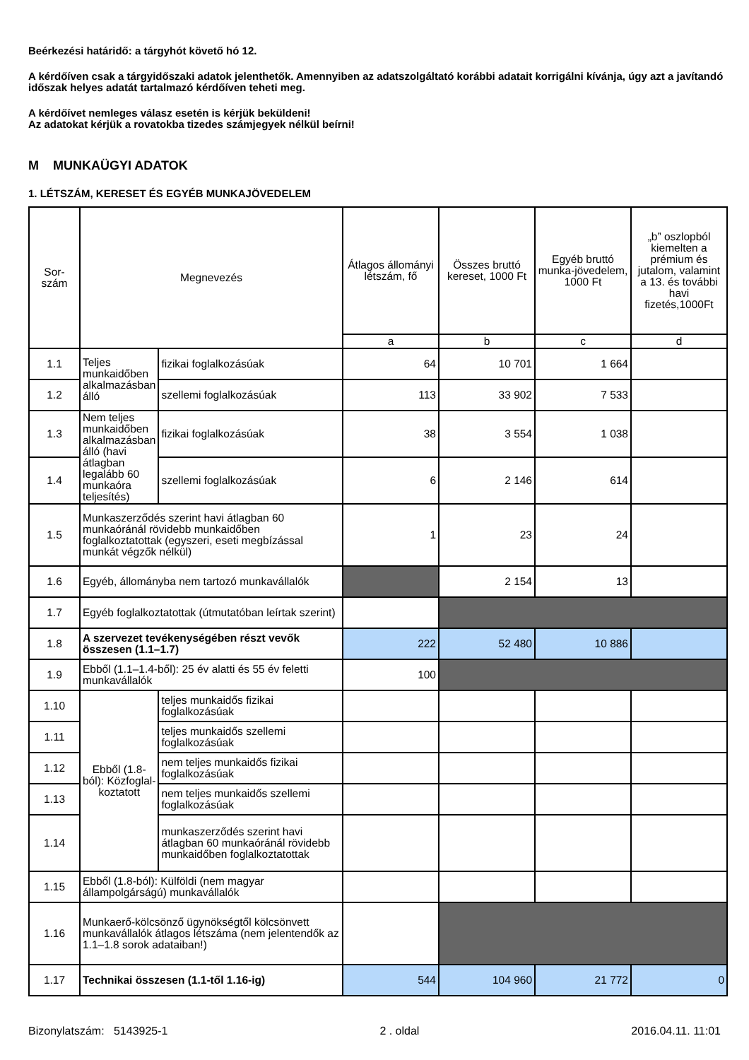Beérkezési határidő: a tárgyhót követő hó 12.
A kérdőíven csak a tárgyidőszaki adatok jelenthetők. Amennyiben az adatszolgáltató korábbi adatait korrigálni kívánja, úgy azt a javítandó időszak helyes adatát tartalmazó kérdőíven teheti meg.
A kérdőívet nemleges válasz esetén is kérjük beküldeni!
Az adatokat kérjük a rovatokba tizedes számjegyek nélkül beírni!
M MUNKAÜGYI ADATOK
1. LÉTSZÁM, KERESET ÉS EGYÉB MUNKAJÖVEDELEM
| Sor- szám | Megnevezés | | Átlagos állományi létszám, fő | Összes bruttó kereset, 1000 Ft | Egyéb bruttó munka-jövedelem, 1000 Ft | „b” oszlopból kiemelten a prémium és jutalom, valamint a 13. és további havi fizetés,1000Ft |
| --- | --- | --- | --- | --- | --- | --- |
| | | | a | b | c | d |
| 1.1 | Teljes munkaidőben alkalmazásban álló | fizikai foglalkozásúak | 64 | 10 701 | 1 664 | |
| 1.2 | | szellemi foglalkozásúak | 113 | 33 902 | 7 533 | |
| 1.3 | Nem teljes munkaidőben alkalmazásban álló (havi átlagban legalább 60 munkaóra teljesítés) | fizikai foglalkozásúak | 38 | 3 554 | 1 038 | |
| 1.4 | | szellemi foglalkozásúak | 6 | 2 146 | 614 | |
| 1.5 | Munkaszerződés szerint havi átlagban 60 munkaóránál rövidebb munkaidőben foglalkoztatottak (egyszeri, eseti megbízással munkát végzők nélkül) | | 1 | 23 | 24 | |
| 1.6 | Egyéb, állományba nem tartozó munkavállalók | | | 2 154 | 13 | |
| 1.7 | Egyéb foglalkoztatottak (útmutatóban leírtak szerint) | | | | | |
| 1.8 | A szervezet tevékenységében részt vevők összesen (1.1–1.7) | | 222 | 52 480 | 10 886 | |
| 1.9 | Ebből (1.1–1.4-ből): 25 év alatti és 55 év feletti munkavállalók | | 100 | | | |
| 1.10 | Ebből (1.8-ból): Közfoglal-koztatott | teljes munkaidős fizikai foglalkozásúak | | | | |
| 1.11 | | teljes munkaidős szellemi foglalkozásúak | | | | |
| 1.12 | | nem teljes munkaidős fizikai foglalkozásúak | | | | |
| 1.13 | | nem teljes munkaidős szellemi foglalkozásúak | | | | |
| 1.14 | | munkaszerződés szerint havi átlagban 60 munkaóránál rövidebb munkaidőben foglalkoztatottak | | | | |
| 1.15 | Ebből (1.8-ból): Külföldi (nem magyar állampolgárságú) munkavállalók | | | | | |
| 1.16 | Munkaerő-kölcsönző ügynökségtől kölcsönvett munkavállalók átlagos létszáma (nem jelentendők az 1.1–1.8 sorok adataiban!) | | | | | |
| 1.17 | Technikai összesen (1.1-től 1.16-ig) | | 544 | 104 960 | 21 772 | 0 |
Bizonylatszám: 5143925-1 2 . oldal 2016.04.11. 11:01